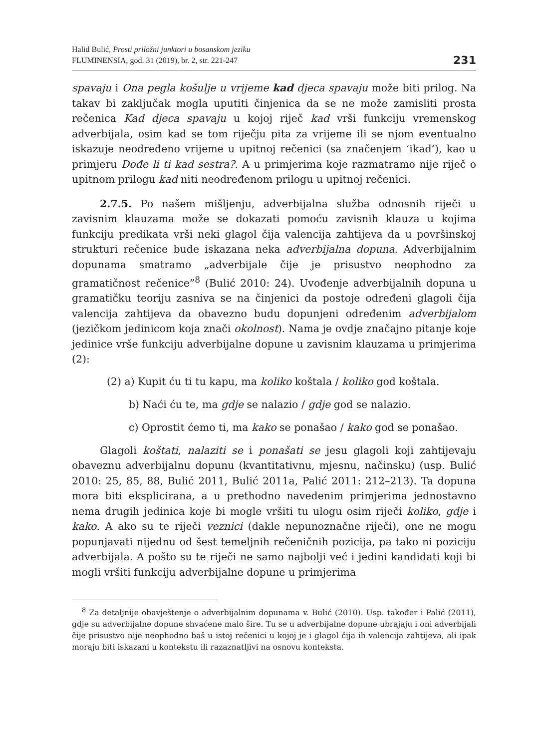Halid Bulić, Prosti priložni junktori u bosanskom jeziku
FLUMINENSIA, god. 31 (2019), br. 2, str. 221-247
231
spavaju i Ona pegla košulje u vrijeme kad djeca spavaju može biti prilog. Na takav bi zaključak mogla uputiti činjenica da se ne može zamisliti prosta rečenica Kad djeca spavaju u kojoj riječ kad vrši funkciju vremenskog adverbijala, osim kad se tom riječju pita za vrijeme ili se njom eventualno iskazuje neodređeno vrijeme u upitnoj rečenici (sa značenjem ‘ikad’), kao u primjeru Dođe li ti kad sestra?. A u primjerima koje razmatramo nije riječ o upitnom prilogu kad niti neodređenom prilogu u upitnoj rečenici.
2.7.5. Po našem mišljenju, adverbijalna služba odnosnih riječi u zavisnim klauzama može se dokazati pomoću zavisnih klauza u kojima funkciju predikata vrši neki glagol čija valencija zahtijeva da u površinskoj strukturi rečenice bude iskazana neka adverbijalna dopuna. Adverbijalnim dopunama smatramo „adverbijale čije je prisustvo neophodno za gramatičnost rečenice”<sup>8</sup> (Bulić 2010: 24). Uvođenje adverbijalnih dopuna u gramatičku teoriju zasniva se na činjenici da postoje određeni glagoli čija valencija zahtijeva da obavezno budu dopunjeni određenim adverbijalom (jezičkom jedinicom koja znači okolnost). Nama je ovdje značajno pitanje koje jedinice vrše funkciju adverbijalne dopune u zavisnim klauzama u primjerima (2):
(2) a) Kupit ću ti tu kapu, ma koliko koštala / koliko god koštala.
b) Naći ću te, ma gdje se nalazio / gdje god se nalazio.
c) Oprostit ćemo ti, ma kako se ponašao / kako god se ponašao.
Glagoli koštati, nalaziti se i ponašati se jesu glagoli koji zahtijevaju obaveznu adverbijalnu dopunu (kvantitativnu, mjesnu, načinsku) (usp. Bulić 2010: 25, 85, 88, Bulić 2011, Bulić 2011a, Palić 2011: 212–213). Ta dopuna mora biti eksplicirana, a u prethodno navedenim primjerima jednostavno nema drugih jedinica koje bi mogle vršiti tu ulogu osim riječi koliko, gdje i kako. A ako su te riječi veznici (dakle nepunoznačne riječi), one ne mogu popunjavati nijednu od šest temeljnih rečeničnih pozicija, pa tako ni poziciju adverbijala. A pošto su te riječi ne samo najbolji već i jedini kandidati koji bi mogli vršiti funkciju adverbijalne dopune u primjerima
<sup>8</sup> Za detaljnije obavještenje o adverbijalnim dopunama v. Bulić (2010). Usp. također i Palić (2011), gdje su adverbijalne dopune shvaćene malo šire. Tu se u adverbijalne dopune ubrajaju i oni adverbijali čije prisustvo nije neophodno baš u istoj rečenici u kojoj je i glagol čija ih valencija zahtijeva, ali ipak moraju biti iskazani u kontekstu ili razaznatljivi na osnovu konteksta.